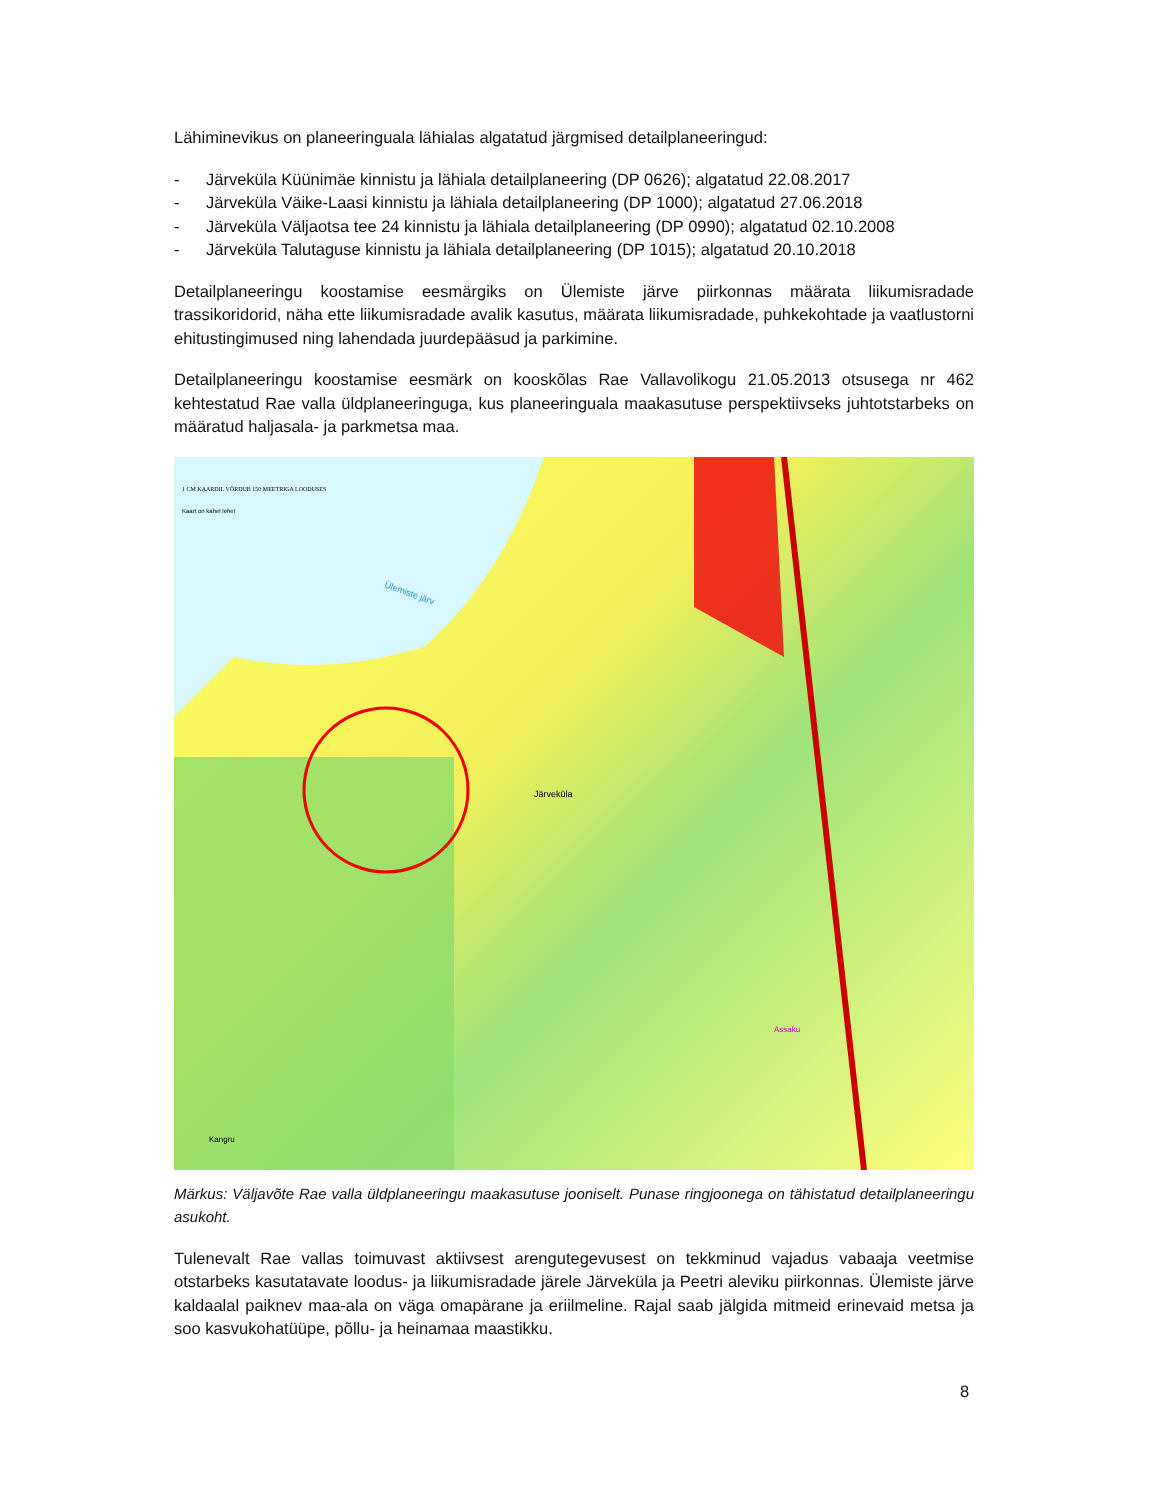Lähiminevikus on planeeringuala lähialas algatatud järgmised detailplaneeringud:
- Järveküla Küünimäe kinnistu ja lähiala detailplaneering (DP 0626); algatatud 22.08.2017
- Järveküla Väike-Laasi kinnistu ja lähiala detailplaneering (DP 1000); algatatud 27.06.2018
- Järveküla Väljaotsa tee 24 kinnistu ja lähiala detailplaneering (DP 0990); algatatud 02.10.2008
- Järveküla Talutaguse kinnistu ja lähiala detailplaneering (DP 1015); algatatud 20.10.2018
Detailplaneeringu koostamise eesmärgiks on Ülemiste järve piirkonnas määrata liikumisradade trassikoridorid, näha ette liikumisradade avalik kasutus, määrata liikumisradade, puhkekohtade ja vaatlustorni ehitustingimused ning lahendada juurdepääsud ja parkimine.
Detailplaneeringu koostamise eesmärk on kooskõlas Rae Vallavolikogu 21.05.2013 otsusega nr 462 kehtestatud Rae valla üldplaneeringuga, kus planeeringuala maakasutuse perspektiivseks juhtotstarbeks on määratud haljasala- ja parkmetsa maa.
1 CM KAARDIL VÕRDUB 150 MEETRIGA LOODUSES
Kaart on kahel lehel
Ülemiste järv
Järveküla
Kangru
Assaku
Märkus: Väljavõte Rae valla üldplaneeringu maakasutuse jooniselt. Punase ringjoonega on tähistatud detailplaneeringu asukoht.
Tulenevalt Rae vallas toimuvast aktiivsest arengutegevusest on tekkminud vajadus vabaaja veetmise otstarbeks kasutatavate loodus- ja liikumisradade järele Järveküla ja Peetri aleviku piirkonnas. Ülemiste järve kaldaalal paiknev maa-ala on väga omapärane ja eriilmeline. Rajal saab jälgida mitmeid erinevaid metsa ja soo kasvukohatüüpe, põllu- ja heinamaa maastikku.
8